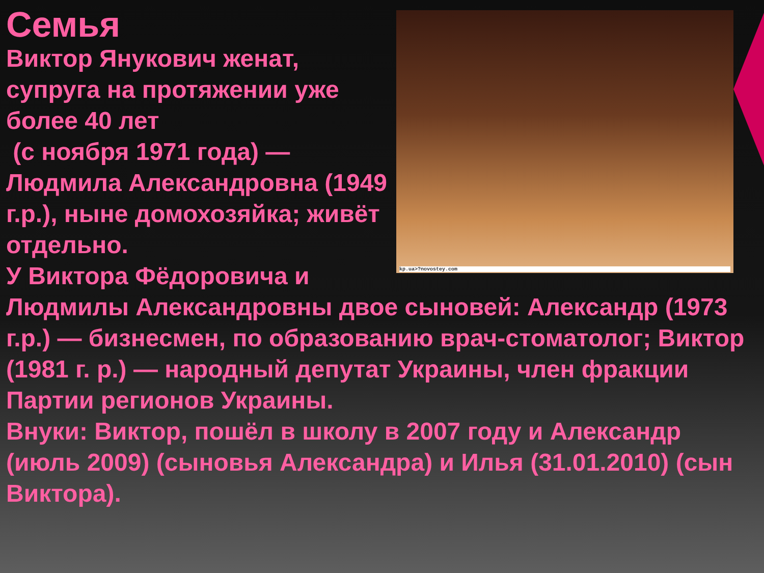kp.ua>?novostey.com
Семья
Виктор Янукович женат, супруга на протяжении уже более 40 лет
(с ноября 1971 года) — Людмила Александровна (1949 г.р.), ныне домохозяйка; живёт отдельно.
У Виктора Фёдоровича и Людмилы Александровны двое сыновей: Александр (1973 г.р.) — бизнесмен, по образованию врач-стоматолог; Виктор (1981 г. р.) — народный депутат Украины, член фракции Партии регионов Украины.
Внуки: Виктор, пошёл в школу в 2007 году и Александр (июль 2009) (сыновья Александра) и Илья (31.01.2010) (сын Виктора).